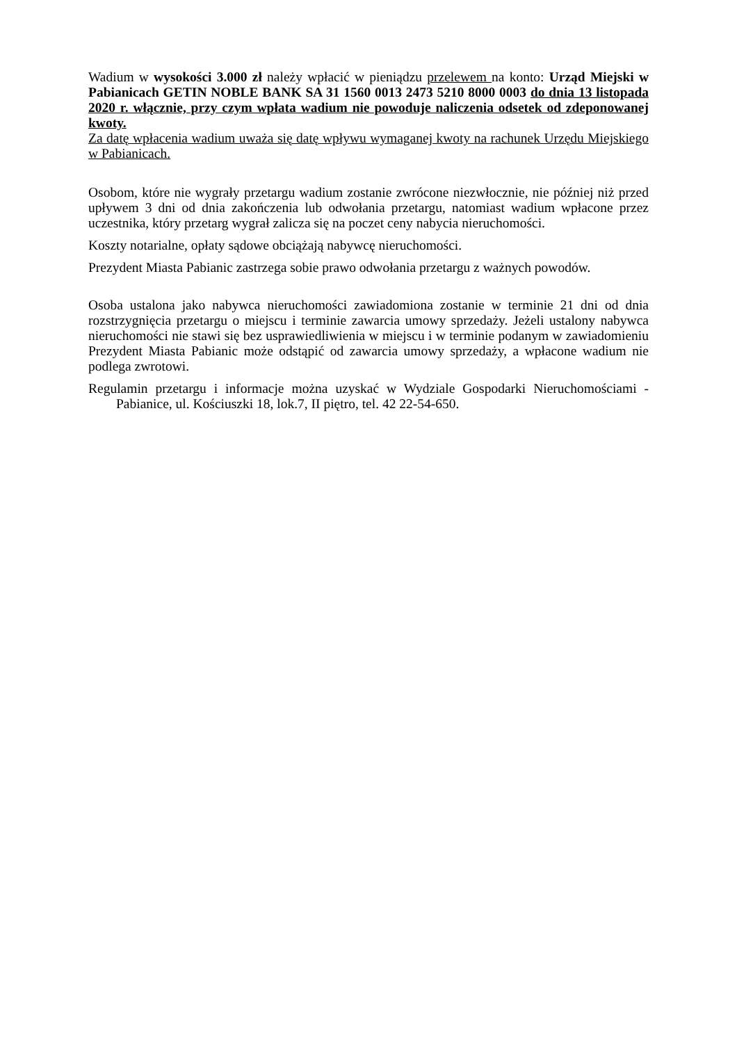Wadium w wysokości 3.000 zł należy wpłacić w pieniądzu przelewem na konto: Urząd Miejski w Pabianicach GETIN NOBLE BANK SA 31 1560 0013 2473 5210 8000 0003 do dnia 13 listopada 2020 r. włącznie, przy czym wpłata wadium nie powoduje naliczenia odsetek od zdeponowanej kwoty.
Za datę wpłacenia wadium uważa się datę wpływu wymaganej kwoty na rachunek Urzędu Miejskiego w Pabianicach.
Osobom, które nie wygrały przetargu wadium zostanie zwrócone niezwłocznie, nie później niż przed upływem 3 dni od dnia zakończenia lub odwołania przetargu, natomiast wadium wpłacone przez uczestnika, który przetarg wygrał zalicza się na poczet ceny nabycia nieruchomości.
Koszty notarialne, opłaty sądowe obciążają nabywcę nieruchomości.
Prezydent Miasta Pabianic zastrzega sobie prawo odwołania przetargu z ważnych powodów.
Osoba ustalona jako nabywca nieruchomości zawiadomiona zostanie w terminie 21 dni od dnia rozstrzygnięcia przetargu o miejscu i terminie zawarcia umowy sprzedaży. Jeżeli ustalony nabywca nieruchomości nie stawi się bez usprawiedliwienia w miejscu i w terminie podanym w zawiadomieniu Prezydent Miasta Pabianic może odstąpić od zawarcia umowy sprzedaży, a wpłacone wadium nie podlega zwrotowi.
Regulamin przetargu i informacje można uzyskać w Wydziale Gospodarki Nieruchomościami - Pabianice, ul. Kościuszki 18, lok.7, II piętro, tel. 42 22-54-650.